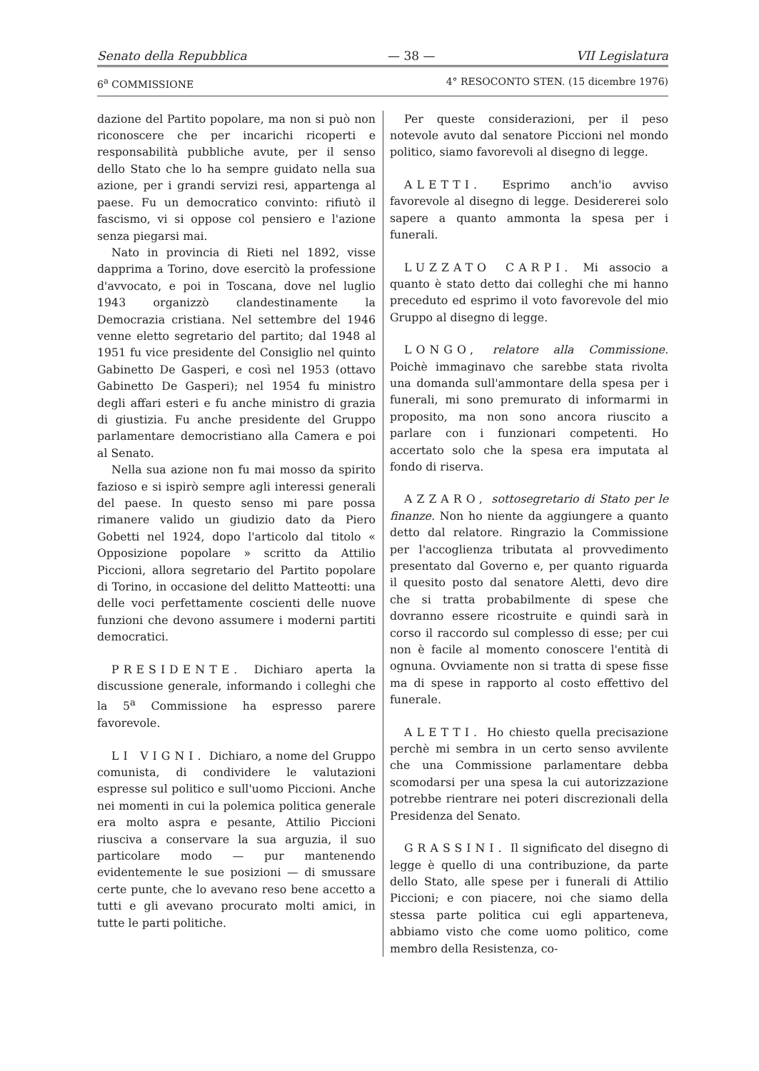Senato della Repubblica — 38 — VII Legislatura
6<sup>a</sup> COMMISSIONE 4° RESOCONTO STEN. (15 dicembre 1976)
dazione del Partito popolare, ma non si può non riconoscere che per incarichi ricoperti e responsabilità pubbliche avute, per il senso dello Stato che lo ha sempre guidato nella sua azione, per i grandi servizi resi, appartenga al paese. Fu un democratico convinto: rifiutò il fascismo, vi si oppose col pensiero e l'azione senza piegarsi mai.
Nato in provincia di Rieti nel 1892, visse dapprima a Torino, dove esercitò la professione d'avvocato, e poi in Toscana, dove nel luglio 1943 organizzò clandestinamente la Democrazia cristiana. Nel settembre del 1946 venne eletto segretario del partito; dal 1948 al 1951 fu vice presidente del Consiglio nel quinto Gabinetto De Gasperi, e così nel 1953 (ottavo Gabinetto De Gasperi); nel 1954 fu ministro degli affari esteri e fu anche ministro di grazia di giustizia. Fu anche presidente del Gruppo parlamentare democristiano alla Camera e poi al Senato.
Nella sua azione non fu mai mosso da spirito fazioso e si ispirò sempre agli interessi generali del paese. In questo senso mi pare possa rimanere valido un giudizio dato da Piero Gobetti nel 1924, dopo l'articolo dal titolo « Opposizione popolare » scritto da Attilio Piccioni, allora segretario del Partito popolare di Torino, in occasione del delitto Matteotti: una delle voci perfettamente coscienti delle nuove funzioni che devono assumere i moderni partiti democratici.
PRESIDENTE. Dichiaro aperta la discussione generale, informando i colleghi che la 5<sup>a</sup> Commissione ha espresso parere favorevole.
LI VIGNI. Dichiaro, a nome del Gruppo comunista, di condividere le valutazioni espresse sul politico e sull'uomo Piccioni. Anche nei momenti in cui la polemica politica generale era molto aspra e pesante, Attilio Piccioni riusciva a conservare la sua arguzia, il suo particolare modo — pur mantenendo evidentemente le sue posizioni — di smussare certe punte, che lo avevano reso bene accetto a tutti e gli avevano procurato molti amici, in tutte le parti politiche.
Per queste considerazioni, per il peso notevole avuto dal senatore Piccioni nel mondo politico, siamo favorevoli al disegno di legge.
ALETTI. Esprimo anch'io avviso favorevole al disegno di legge. Desidererei solo sapere a quanto ammonta la spesa per i funerali.
LUZZATO CARPI. Mi associo a quanto è stato detto dai colleghi che mi hanno preceduto ed esprimo il voto favorevole del mio Gruppo al disegno di legge.
LONGO, relatore alla Commissione. Poichè immaginavo che sarebbe stata rivolta una domanda sull'ammontare della spesa per i funerali, mi sono premurato di informarmi in proposito, ma non sono ancora riuscito a parlare con i funzionari competenti. Ho accertato solo che la spesa era imputata al fondo di riserva.
AZZARO, sottosegretario di Stato per le finanze. Non ho niente da aggiungere a quanto detto dal relatore. Ringrazio la Commissione per l'accoglienza tributata al provvedimento presentato dal Governo e, per quanto riguarda il quesito posto dal senatore Aletti, devo dire che si tratta probabilmente di spese che dovranno essere ricostruite e quindi sarà in corso il raccordo sul complesso di esse; per cui non è facile al momento conoscere l'entità di ognuna. Ovviamente non si tratta di spese fisse ma di spese in rapporto al costo effettivo del funerale.
ALETTI. Ho chiesto quella precisazione perchè mi sembra in un certo senso avvilente che una Commissione parlamentare debba scomodarsi per una spesa la cui autorizzazione potrebbe rientrare nei poteri discrezionali della Presidenza del Senato.
GRASSINI. Il significato del disegno di legge è quello di una contribuzione, da parte dello Stato, alle spese per i funerali di Attilio Piccioni; e con piacere, noi che siamo della stessa parte politica cui egli apparteneva, abbiamo visto che come uomo politico, come membro della Resistenza, co-